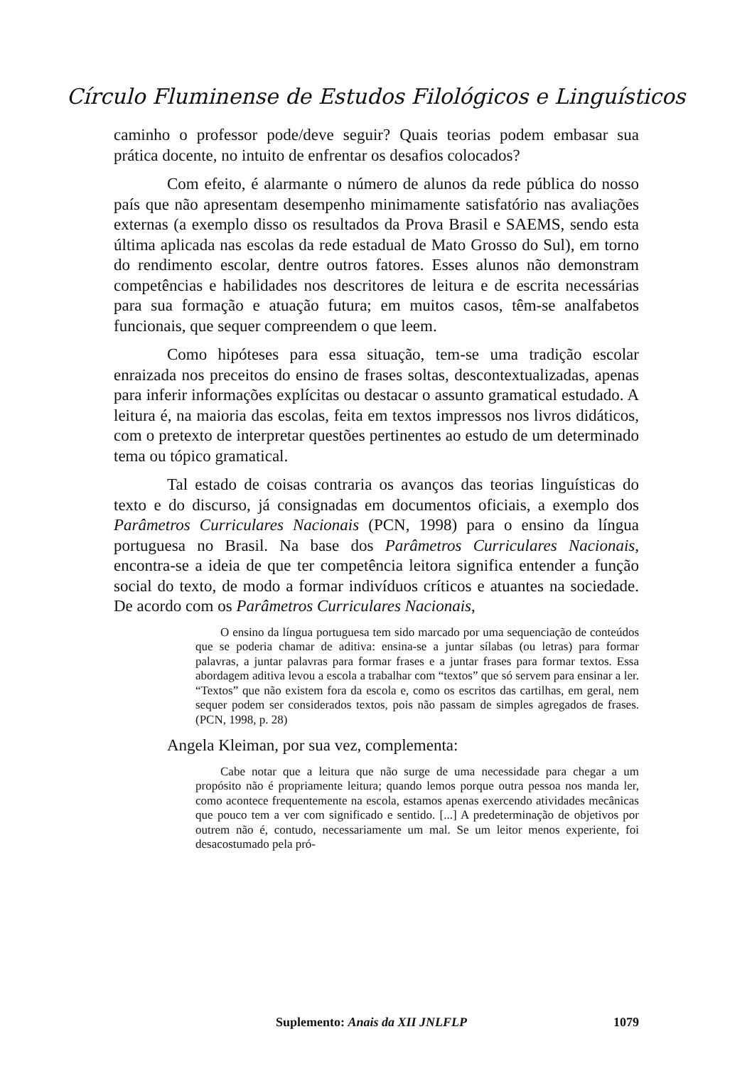Círculo Fluminense de Estudos Filológicos e Linguísticos
caminho o professor pode/deve seguir? Quais teorias podem embasar sua prática docente, no intuito de enfrentar os desafios colocados?
Com efeito, é alarmante o número de alunos da rede pública do nosso país que não apresentam desempenho minimamente satisfatório nas avaliações externas (a exemplo disso os resultados da Prova Brasil e SAEMS, sendo esta última aplicada nas escolas da rede estadual de Mato Grosso do Sul), em torno do rendimento escolar, dentre outros fatores. Esses alunos não demonstram competências e habilidades nos descritores de leitura e de escrita necessárias para sua formação e atuação futura; em muitos casos, têm-se analfabetos funcionais, que sequer compreendem o que leem.
Como hipóteses para essa situação, tem-se uma tradição escolar enraizada nos preceitos do ensino de frases soltas, descontextualizadas, apenas para inferir informações explícitas ou destacar o assunto gramatical estudado. A leitura é, na maioria das escolas, feita em textos impressos nos livros didáticos, com o pretexto de interpretar questões pertinentes ao estudo de um determinado tema ou tópico gramatical.
Tal estado de coisas contraria os avanços das teorias linguísticas do texto e do discurso, já consignadas em documentos oficiais, a exemplo dos Parâmetros Curriculares Nacionais (PCN, 1998) para o ensino da língua portuguesa no Brasil. Na base dos Parâmetros Curriculares Nacionais, encontra-se a ideia de que ter competência leitora significa entender a função social do texto, de modo a formar indivíduos críticos e atuantes na sociedade. De acordo com os Parâmetros Curriculares Nacionais,
O ensino da língua portuguesa tem sido marcado por uma sequenciação de conteúdos que se poderia chamar de aditiva: ensina-se a juntar sílabas (ou letras) para formar palavras, a juntar palavras para formar frases e a juntar frases para formar textos. Essa abordagem aditiva levou a escola a trabalhar com “textos” que só servem para ensinar a ler. “Textos” que não existem fora da escola e, como os escritos das cartilhas, em geral, nem sequer podem ser considerados textos, pois não passam de simples agregados de frases. (PCN, 1998, p. 28)
Angela Kleiman, por sua vez, complementa:
Cabe notar que a leitura que não surge de uma necessidade para chegar a um propósito não é propriamente leitura; quando lemos porque outra pessoa nos manda ler, como acontece frequentemente na escola, estamos apenas exercendo atividades mecânicas que pouco tem a ver com significado e sentido. [...] A predeterminação de objetivos por outrem não é, contudo, necessariamente um mal. Se um leitor menos experiente, foi desacostumado pela pró-
Suplemento: Anais da XII JNLFLP 1079